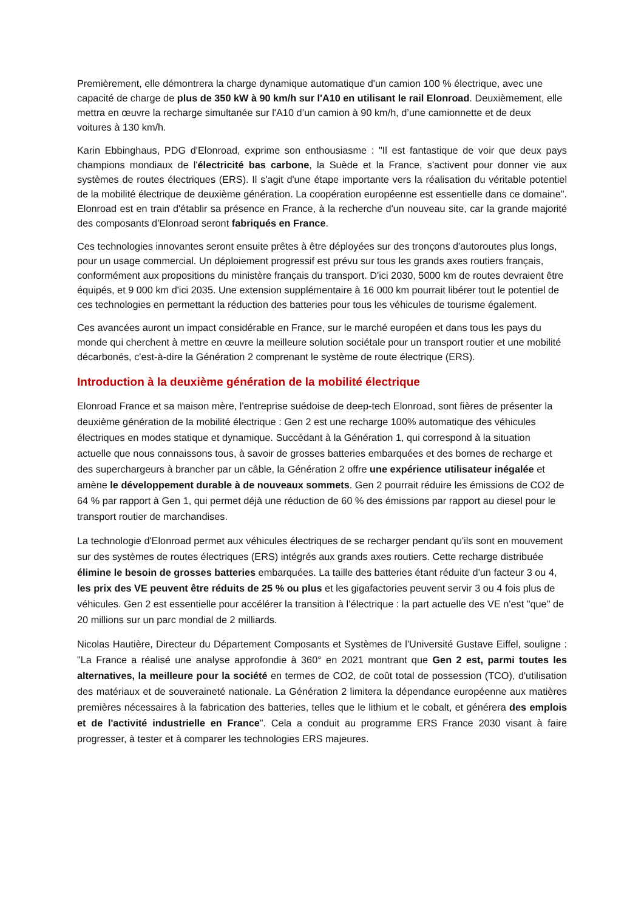Premièrement, elle démontrera la charge dynamique automatique d'un camion 100 % électrique, avec une capacité de charge de plus de 350 kW à 90 km/h sur l'A10 en utilisant le rail Elonroad. Deuxièmement, elle mettra en œuvre la recharge simultanée sur l'A10 d’un camion à 90 km/h, d’une camionnette et de deux voitures à 130 km/h.
Karin Ebbinghaus, PDG d'Elonroad, exprime son enthousiasme : "Il est fantastique de voir que deux pays champions mondiaux de l'électricité bas carbone, la Suède et la France, s'activent pour donner vie aux systèmes de routes électriques (ERS). Il s'agit d'une étape importante vers la réalisation du véritable potentiel de la mobilité électrique de deuxième génération. La coopération européenne est essentielle dans ce domaine". Elonroad est en train d'établir sa présence en France, à la recherche d'un nouveau site, car la grande majorité des composants d'Elonroad seront fabriqués en France.
Ces technologies innovantes seront ensuite prêtes à être déployées sur des tronçons d'autoroutes plus longs, pour un usage commercial. Un déploiement progressif est prévu sur tous les grands axes routiers français, conformément aux propositions du ministère français du transport. D'ici 2030, 5000 km de routes devraient être équipés, et 9 000 km d'ici 2035. Une extension supplémentaire à 16 000 km pourrait libérer tout le potentiel de ces technologies en permettant la réduction des batteries pour tous les véhicules de tourisme également.
Ces avancées auront un impact considérable en France, sur le marché européen et dans tous les pays du monde qui cherchent à mettre en œuvre la meilleure solution sociétale pour un transport routier et une mobilité décarbonés, c'est-à-dire la Génération 2 comprenant le système de route électrique (ERS).
Introduction à la deuxième génération de la mobilité électrique
Elonroad France et sa maison mère, l'entreprise suédoise de deep-tech Elonroad, sont fières de présenter la deuxième génération de la mobilité électrique : Gen 2 est une recharge 100% automatique des véhicules électriques en modes statique et dynamique. Succédant à la Génération 1, qui correspond à la situation actuelle que nous connaissons tous, à savoir de grosses batteries embarquées et des bornes de recharge et des superchargeurs à brancher par un câble, la Génération 2 offre une expérience utilisateur inégalée et amène le développement durable à de nouveaux sommets. Gen 2 pourrait réduire les émissions de CO2 de 64 % par rapport à Gen 1, qui permet déjà une réduction de 60 % des émissions par rapport au diesel pour le transport routier de marchandises.
La technologie d'Elonroad permet aux véhicules électriques de se recharger pendant qu'ils sont en mouvement sur des systèmes de routes électriques (ERS) intégrés aux grands axes routiers. Cette recharge distribuée élimine le besoin de grosses batteries embarquées. La taille des batteries étant réduite d'un facteur 3 ou 4, les prix des VE peuvent être réduits de 25 % ou plus et les gigafactories peuvent servir 3 ou 4 fois plus de véhicules. Gen 2 est essentielle pour accélérer la transition à l’électrique : la part actuelle des VE n'est "que" de 20 millions sur un parc mondial de 2 milliards.
Nicolas Hautière, Directeur du Département Composants et Systèmes de l'Université Gustave Eiffel, souligne : "La France a réalisé une analyse approfondie à 360° en 2021 montrant que Gen 2 est, parmi toutes les alternatives, la meilleure pour la société en termes de CO2, de coût total de possession (TCO), d'utilisation des matériaux et de souveraineté nationale. La Génération 2 limitera la dépendance européenne aux matières premières nécessaires à la fabrication des batteries, telles que le lithium et le cobalt, et générera des emplois et de l'activité industrielle en France". Cela a conduit au programme ERS France 2030 visant à faire progresser, à tester et à comparer les technologies ERS majeures.